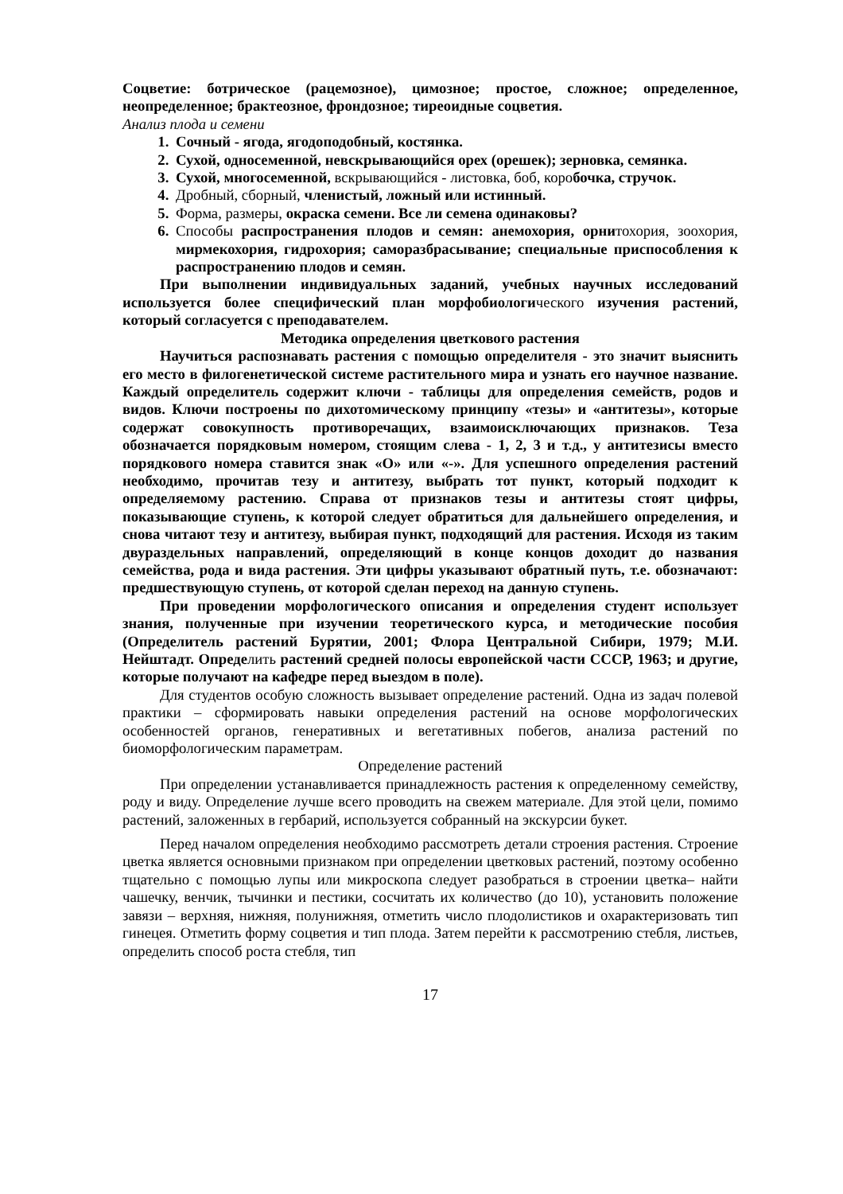Соцветие: ботрическое (рацемозное), цимозное; простое, сложное; определенное, неопределенное; брактеозное, фрондозное; тиреоидные соцветия.
Анализ плода и семени
Сочный - ягода, ягодоподобный, костянка.
Сухой, односеменной, невскрывающийся орех (орешек); зерновка, семянка.
Сухой, многосеменной, вскрывающийся - листовка, боб, коробочка, стручок.
Дробный, сборный, членистый, ложный или истинный.
Форма, размеры, окраска семени. Все ли семена одинаковы?
Способы распространения плодов и семян: анемохория, орнитохория, зоохория, мирмекохория, гидрохория; саморазбрасывание; специальные приспособления к распространению плодов и семян.
При выполнении индивидуальных заданий, учебных научных исследований используется более специфический план морфобиологического изучения растений, который согласуется с преподавателем.
Методика определения цветкового растения
Научиться распознавать растения с помощью определителя - это значит выяснить его место в филогенетической системе растительного мира и узнать его научное название. Каждый определитель содержит ключи - таблицы для определения семейств, родов и видов. Ключи построены по дихотомическому принципу «тезы» и «антитезы», которые содержат совокупность противоречащих, взаимоисключающих признаков. Теза обозначается порядковым номером, стоящим слева - 1, 2, 3 и т.д., у антитезисы вместо порядкового номера ставится знак «О» или «-». Для успешного определения растений необходимо, прочитав тезу и антитезу, выбрать тот пункт, который подходит к определяемому растению. Справа от признаков тезы и антитезы стоят цифры, показывающие ступень, к которой следует обратиться для дальнейшего определения, и снова читают тезу и антитезу, выбирая пункт, подходящий для растения. Исходя из таким двураздельных направлений, определяющий в конце концов доходит до названия семейства, рода и вида растения. Эти цифры указывают обратный путь, т.е. обозначают: предшествующую ступень, от которой сделан переход на данную ступень.
При проведении морфологического описания и определения студент использует знания, полученные при изучении теоретического курса, и методические пособия (Определитель растений Бурятии, 2001; Флора Центральной Сибири, 1979; М.И. Нейштадт. Определить растений средней полосы европейской части СССР, 1963; и другие, которые получают на кафедре перед выездом в поле).
Для студентов особую сложность вызывает определение растений. Одна из задач полевой практики – сформировать навыки определения растений на основе морфологических особенностей органов, генеративных и вегетативных побегов, анализа растений по биоморфологическим параметрам.
Определение растений
При определении устанавливается принадлежность растения к определенному семейству, роду и виду. Определение лучше всего проводить на свежем материале. Для этой цели, помимо растений, заложенных в гербарий, используется собранный на экскурсии букет.
Перед началом определения необходимо рассмотреть детали строения растения. Строение цветка является основными признаком при определении цветковых растений, поэтому особенно тщательно с помощью лупы или микроскопа следует разобраться в строении цветка– найти чашечку, венчик, тычинки и пестики, сосчитать их количество (до 10), установить положение завязи – верхняя, нижняя, полунижняя, отметить число плодолистиков и охарактеризовать тип гинецея. Отметить форму соцветия и тип плода. Затем перейти к рассмотрению стебля, листьев, определить способ роста стебля, тип
17